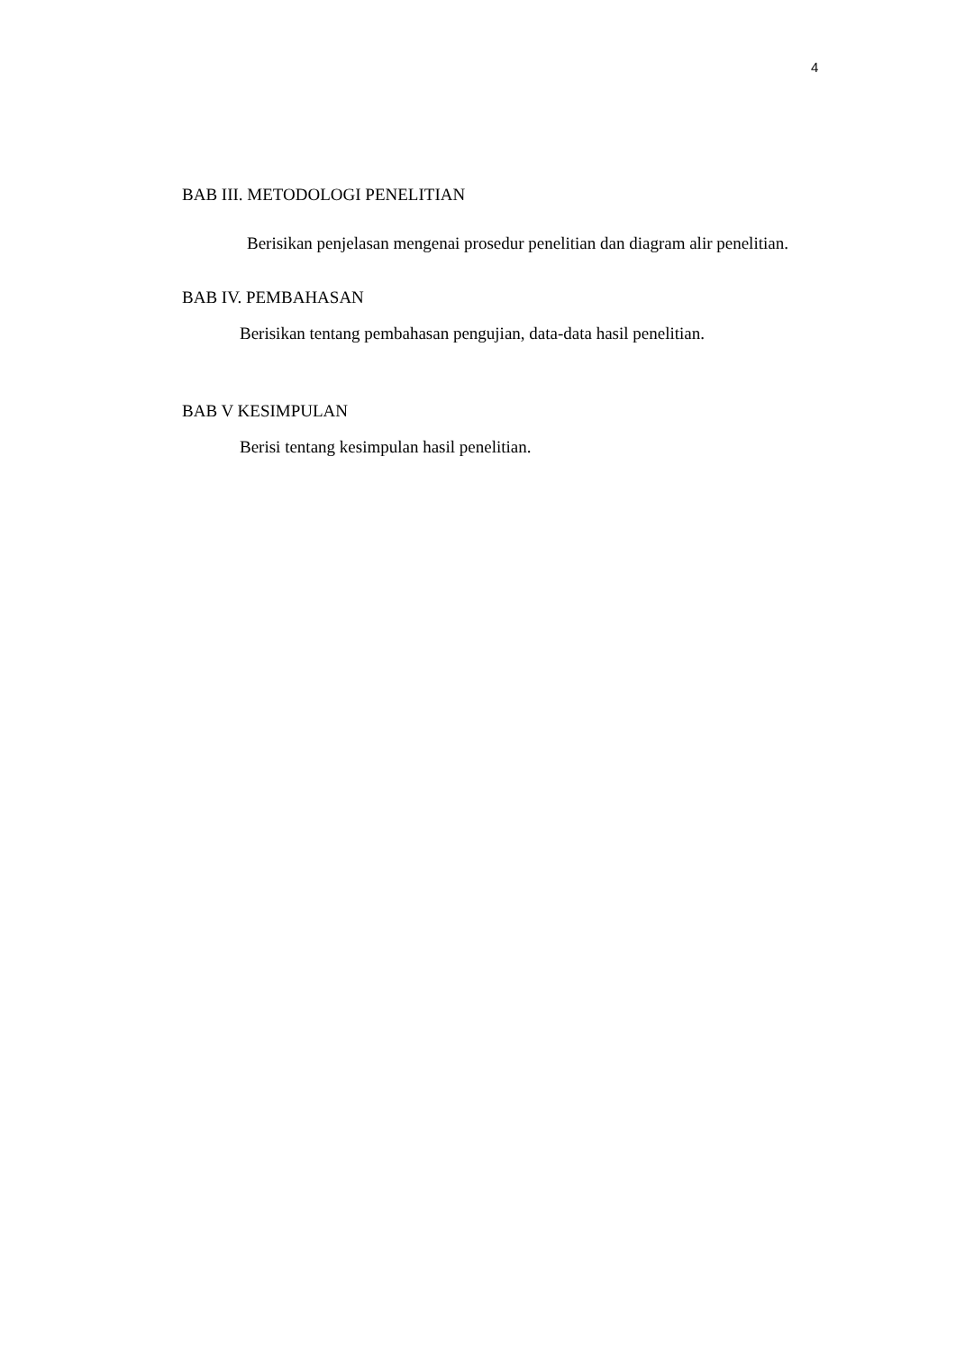4
BAB III. METODOLOGI PENELITIAN
Berisikan penjelasan mengenai prosedur penelitian dan diagram alir penelitian.
BAB IV. PEMBAHASAN
Berisikan tentang pembahasan pengujian, data-data hasil penelitian.
BAB V KESIMPULAN
Berisi tentang kesimpulan hasil penelitian.